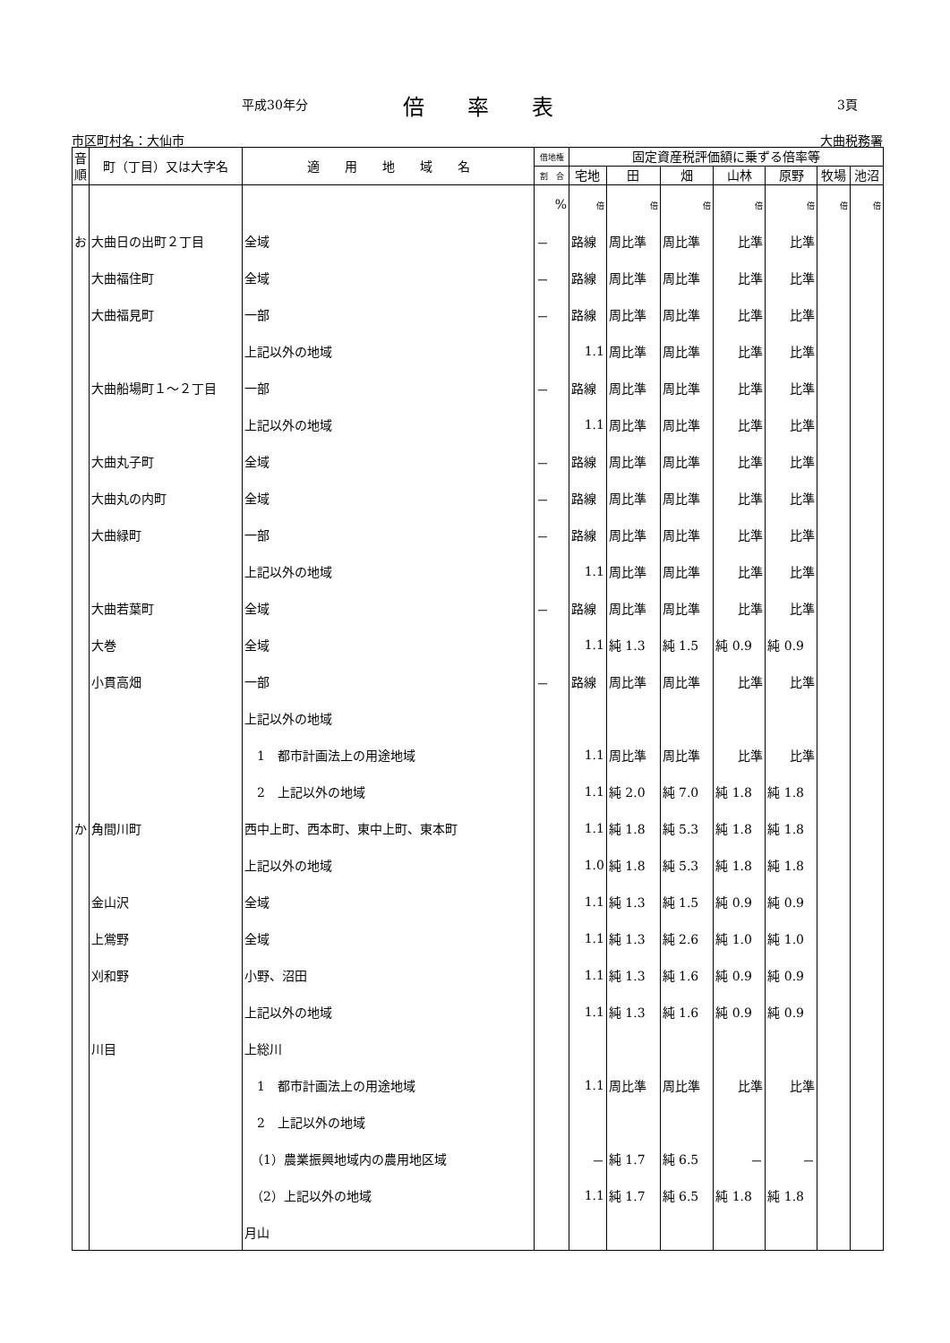平成30年分 倍　　率　　表 3頁
市区町村名：大仙市 大曲税務署
| 音順 | 町（丁目）又は大字名 | 適 用 地 域 名 | 借地権 | 固定資産税評価額に乗ずる倍率等 | | | | | | |
| --- | --- | --- | --- | --- | --- | --- | --- | --- | --- | --- |
| | | | 割 合 | 宅地 | 田 | 畑 | 山林 | 原野 | 牧場 | 池沼 |
| | | | % | 倍 | 倍 | 倍 | 倍 | 倍 | 倍 | 倍 |
| お | 大曲日の出町２丁目 | 全域 | － | 路線 | 周比準 | 周比準 | 比準 | 比準 | | |
| | 大曲福住町 | 全域 | － | 路線 | 周比準 | 周比準 | 比準 | 比準 | | |
| | 大曲福見町 | 一部 | － | 路線 | 周比準 | 周比準 | 比準 | 比準 | | |
| | | 上記以外の地域 | | 1.1 | 周比準 | 周比準 | 比準 | 比準 | | |
| | 大曲船場町１～２丁目 | 一部 | － | 路線 | 周比準 | 周比準 | 比準 | 比準 | | |
| | | 上記以外の地域 | | 1.1 | 周比準 | 周比準 | 比準 | 比準 | | |
| | 大曲丸子町 | 全域 | － | 路線 | 周比準 | 周比準 | 比準 | 比準 | | |
| | 大曲丸の内町 | 全域 | － | 路線 | 周比準 | 周比準 | 比準 | 比準 | | |
| | 大曲緑町 | 一部 | － | 路線 | 周比準 | 周比準 | 比準 | 比準 | | |
| | | 上記以外の地域 | | 1.1 | 周比準 | 周比準 | 比準 | 比準 | | |
| | 大曲若葉町 | 全域 | － | 路線 | 周比準 | 周比準 | 比準 | 比準 | | |
| | 大巻 | 全域 | | 1.1 | 純 1.3 | 純 1.5 | 純 0.9 | 純 0.9 | | |
| | 小貫高畑 | 一部 | － | 路線 | 周比準 | 周比準 | 比準 | 比準 | | |
| | | 上記以外の地域 | | | | | | | | |
| | | 1 都市計画法上の用途地域 | | 1.1 | 周比準 | 周比準 | 比準 | 比準 | | |
| | | 2 上記以外の地域 | | 1.1 | 純 2.0 | 純 7.0 | 純 1.8 | 純 1.8 | | |
| か | 角間川町 | 西中上町、西本町、東中上町、東本町 | | 1.1 | 純 1.8 | 純 5.3 | 純 1.8 | 純 1.8 | | |
| | | 上記以外の地域 | | 1.0 | 純 1.8 | 純 5.3 | 純 1.8 | 純 1.8 | | |
| | 金山沢 | 全域 | | 1.1 | 純 1.3 | 純 1.5 | 純 0.9 | 純 0.9 | | |
| | 上鴬野 | 全域 | | 1.1 | 純 1.3 | 純 2.6 | 純 1.0 | 純 1.0 | | |
| | 刈和野 | 小野、沼田 | | 1.1 | 純 1.3 | 純 1.6 | 純 0.9 | 純 0.9 | | |
| | | 上記以外の地域 | | 1.1 | 純 1.3 | 純 1.6 | 純 0.9 | 純 0.9 | | |
| | 川目 | 上総川 | | | | | | | | |
| | | 1 都市計画法上の用途地域 | | 1.1 | 周比準 | 周比準 | 比準 | 比準 | | |
| | | 2 上記以外の地域 | | | | | | | | |
| | | （1）農業振興地域内の農用地区域 | | － | 純 1.7 | 純 6.5 | － | － | | |
| | | （2）上記以外の地域 | | 1.1 | 純 1.7 | 純 6.5 | 純 1.8 | 純 1.8 | | |
| | | 月山 | | | | | | | | |